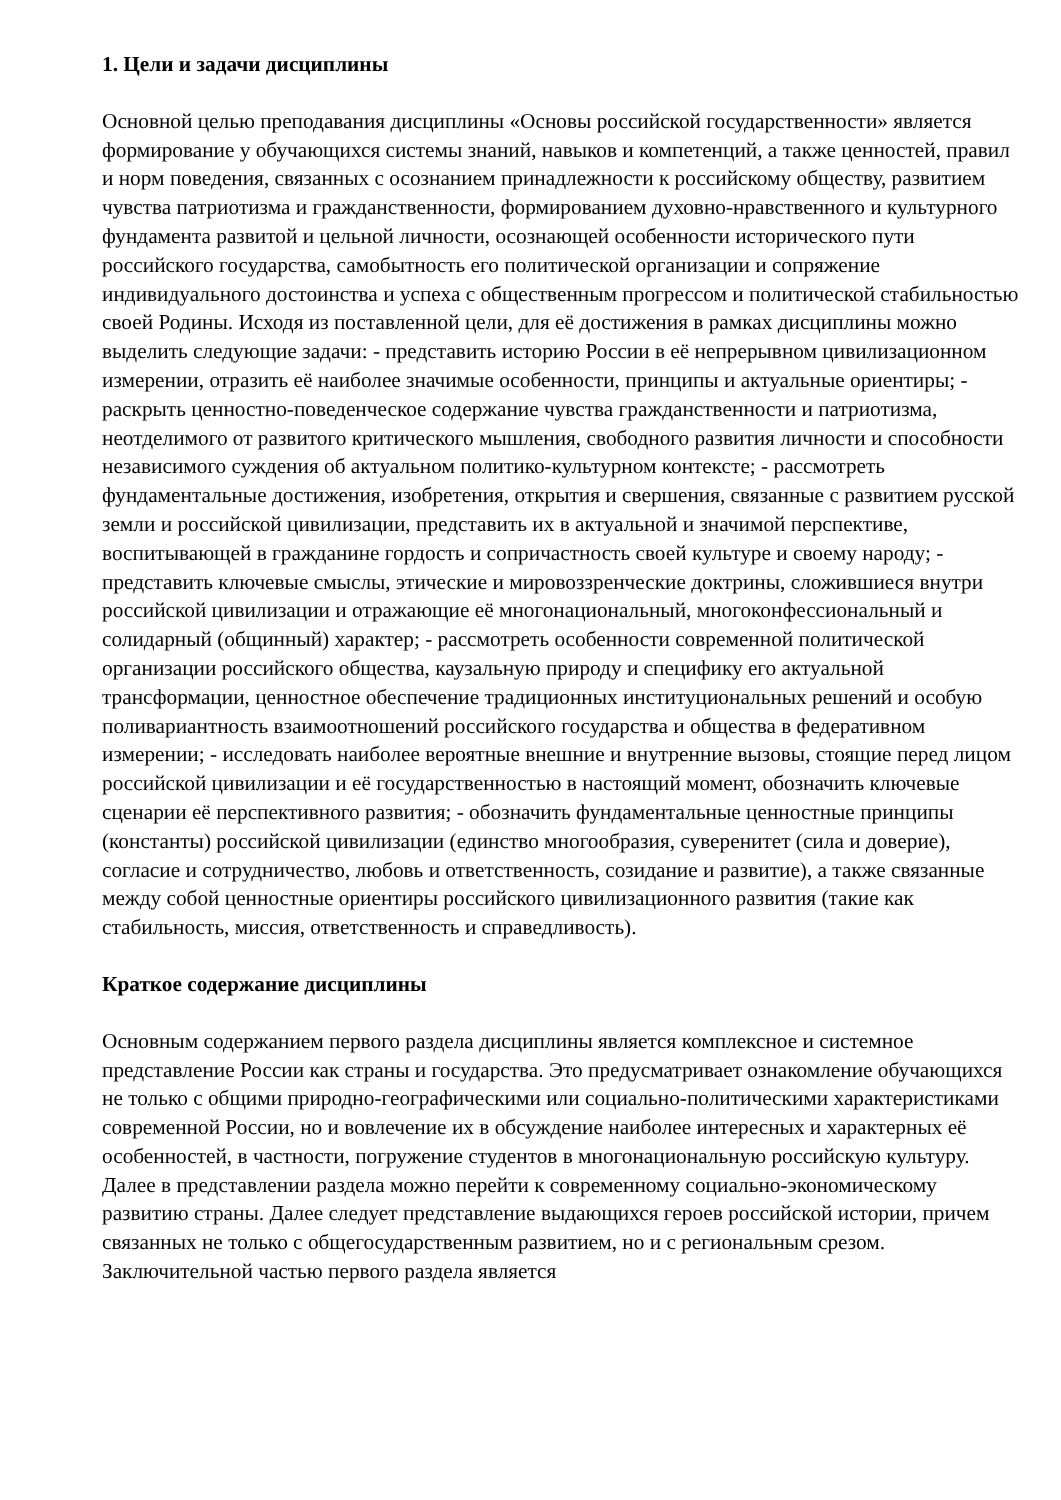1. Цели и задачи дисциплины
Основной целью преподавания дисциплины «Основы российской государственности» является формирование у обучающихся системы знаний, навыков и компетенций, а также ценностей, правил и норм поведения, связанных с осознанием принадлежности к российскому обществу, развитием чувства патриотизма и гражданственности, формированием духовно-нравственного и культурного фундамента развитой и цельной личности, осознающей особенности исторического пути российского государства, самобытность его политической организации и сопряжение индивидуального достоинства и успеха с общественным прогрессом и политической стабильностью своей Родины. Исходя из поставленной цели, для её достижения в рамках дисциплины можно выделить следующие задачи: - представить историю России в её непрерывном цивилизационном измерении, отразить её наиболее значимые особенности, принципы и актуальные ориентиры; - раскрыть ценностно-поведенческое содержание чувства гражданственности и патриотизма, неотделимого от развитого критического мышления, свободного развития личности и способности независимого суждения об актуальном политико-культурном контексте; - рассмотреть фундаментальные достижения, изобретения, открытия и свершения, связанные с развитием русской земли и российской цивилизации, представить их в актуальной и значимой перспективе, воспитывающей в гражданине гордость и сопричастность своей культуре и своему народу; - представить ключевые смыслы, этические и мировоззренческие доктрины, сложившиеся внутри российской цивилизации и отражающие её многонациональный, многоконфессиональный и солидарный (общинный) характер; - рассмотреть особенности современной политической организации российского общества, каузальную природу и специфику его актуальной трансформации, ценностное обеспечение традиционных институциональных решений и особую поливариантность взаимоотношений российского государства и общества в федеративном измерении; - исследовать наиболее вероятные внешние и внутренние вызовы, стоящие перед лицом российской цивилизации и её государственностью в настоящий момент, обозначить ключевые сценарии её перспективного развития; - обозначить фундаментальные ценностные принципы (константы) российской цивилизации (единство многообразия, суверенитет (сила и доверие), согласие и сотрудничество, любовь и ответственность, созидание и развитие), а также связанные между собой ценностные ориентиры российского цивилизационного развития (такие как стабильность, миссия, ответственность и справедливость).
Краткое содержание дисциплины
Основным содержанием первого раздела дисциплины является комплексное и системное представление России как страны и государства. Это предусматривает ознакомление обучающихся не только с общими природно-географическими или социально-политическими характеристиками современной России, но и вовлечение их в обсуждение наиболее интересных и характерных её особенностей, в частности, погружение студентов в многонациональную российскую культуру. Далее в представлении раздела можно перейти к современному социально-экономическому развитию страны. Далее следует представление выдающихся героев российской истории, причем связанных не только с общегосударственным развитием, но и с региональным срезом. Заключительной частью первого раздела является